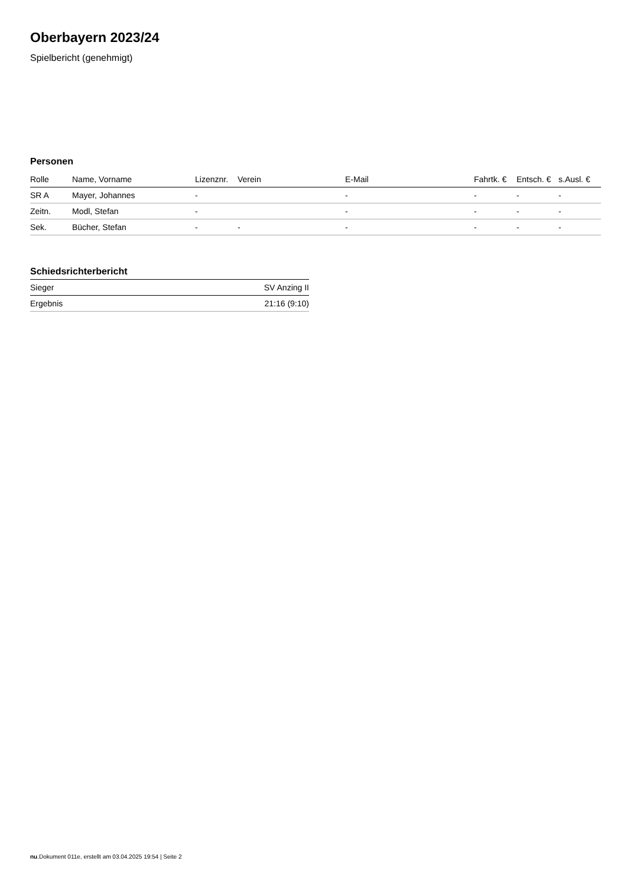Oberbayern 2023/24
Spielbericht (genehmigt)
Personen
| Rolle | Name, Vorname | Lizenznr. | Verein | E-Mail | Fahrtk. € | Entsch. € | s.Ausl. € |
| --- | --- | --- | --- | --- | --- | --- | --- |
| SR A | Mayer, Johannes | - | | - | - | - | - |
| Zeitn. | Modl, Stefan | - | | - | - | - | - |
| Sek. | Bücher, Stefan | - | - | - | - | - | - |
Schiedsrichterbericht
| Sieger | SV Anzing II |
| Ergebnis | 21:16 (9:10) |
nu.Dokument 011e, erstellt am 03.04.2025 19:54 | Seite 2